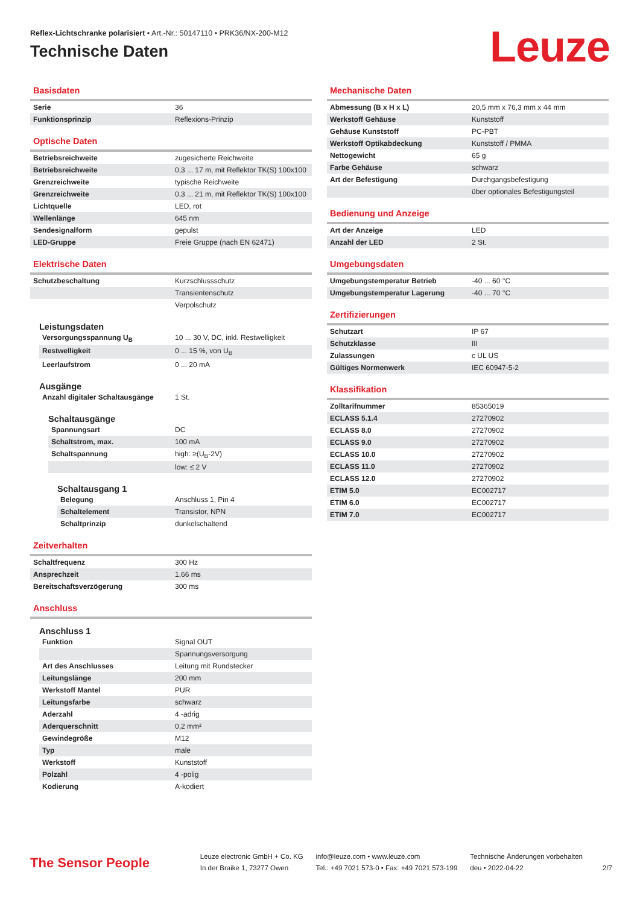Reflex-Lichtschranke polarisiert • Art.-Nr.: 50147110 • PRK36/NX-200-M12
Technische Daten
Leuze
Basisdaten
| Serie | 36 |
| Funktionsprinzip | Reflexions-Prinzip |
Optische Daten
| Betriebsreichweite | zugesicherte Reichweite |
| Betriebsreichweite | 0,3 ... 17 m, mit Reflektor TK(S) 100x100 |
| Grenzreichweite | typische Reichweite |
| Grenzreichweite | 0,3 ... 21 m, mit Reflektor TK(S) 100x100 |
| Lichtquelle | LED, rot |
| Wellenlänge | 645 nm |
| Sendesignalform | gepulst |
| LED-Gruppe | Freie Gruppe (nach EN 62471) |
Elektrische Daten
| Schutzbeschaltung | Kurzschlussschutz |
| | Transientenschutz |
| | Verpolschutz |
Leistungsdaten
| Versorgungsspannung U<sub>B</sub> | 10 ... 30 V, DC, inkl. Restwelligkeit |
| Restwelligkeit | 0 ... 15 %, von U<sub>B</sub> |
| Leerlaufstrom | 0 ... 20 mA |
Ausgänge
| Anzahl digitaler Schaltausgänge | 1 St. |
Schaltausgänge
| Spannungsart | DC |
| Schaltstrom, max. | 100 mA |
| Schaltspannung | high: ≥(U<sub>B</sub>-2V) |
| | low: ≤ 2 V |
Schaltausgang 1
| Belegung | Anschluss 1, Pin 4 |
| Schaltelement | Transistor, NPN |
| Schaltprinzip | dunkelschaltend |
Zeitverhalten
| Schaltfrequenz | 300 Hz |
| Ansprechzeit | 1,66 ms |
| Bereitschaftsverzögerung | 300 ms |
Anschluss
Anschluss 1
| Funktion | Signal OUT |
| | Spannungsversorgung |
| Art des Anschlusses | Leitung mit Rundstecker |
| Leitungslänge | 200 mm |
| Werkstoff Mantel | PUR |
| Leitungsfarbe | schwarz |
| Aderzahl | 4 -adrig |
| Aderquerschnitt | 0,2 mm² |
| Gewindegröße | M12 |
| Typ | male |
| Werkstoff | Kunststoff |
| Polzahl | 4 -polig |
| Kodierung | A-kodiert |
Mechanische Daten
| Abmessung (B x H x L) | 20,5 mm x 76,3 mm x 44 mm |
| Werkstoff Gehäuse | Kunststoff |
| Gehäuse Kunststoff | PC-PBT |
| Werkstoff Optikabdeckung | Kunststoff / PMMA |
| Nettogewicht | 65 g |
| Farbe Gehäuse | schwarz |
| Art der Befestigung | Durchgangsbefestigung |
| | über optionales Befestigungsteil |
Bedienung und Anzeige
| Art der Anzeige | LED |
| Anzahl der LED | 2 St. |
Umgebungsdaten
| Umgebungstemperatur Betrieb | -40 ... 60 °C |
| Umgebungstemperatur Lagerung | -40 ... 70 °C |
Zertifizierungen
| Schutzart | IP 67 |
| Schutzklasse | III |
| Zulassungen | c UL US |
| Gültiges Normenwerk | IEC 60947-5-2 |
Klassifikation
| Zolltarifnummer | 85365019 |
| ECLASS 5.1.4 | 27270902 |
| ECLASS 8.0 | 27270902 |
| ECLASS 9.0 | 27270902 |
| ECLASS 10.0 | 27270902 |
| ECLASS 11.0 | 27270902 |
| ECLASS 12.0 | 27270902 |
| ETIM 5.0 | EC002717 |
| ETIM 6.0 | EC002717 |
| ETIM 7.0 | EC002717 |
The Sensor People
Leuze electronic GmbH + Co. KG
In der Braike 1, 73277 Owen
info@leuze.com • www.leuze.com
Tel.: +49 7021 573-0 • Fax: +49 7021 573-199
Technische Änderungen vorbehalten
deu • 2022-04-22
2/7